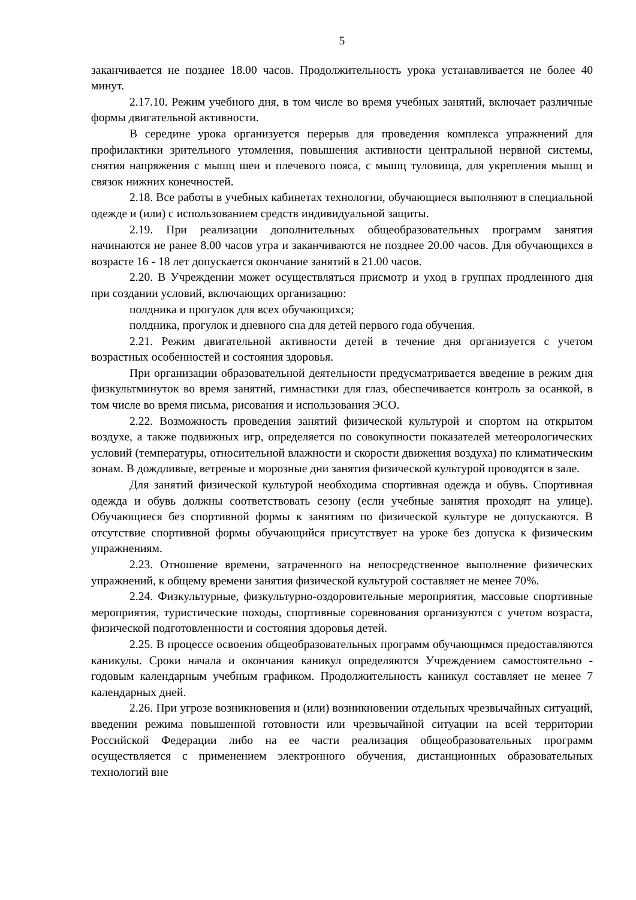5
заканчивается не позднее 18.00 часов. Продолжительность урока устанавливается не более 40 минут.
2.17.10. Режим учебного дня, в том числе во время учебных занятий, включает различные формы двигательной активности.
В середине урока организуется перерыв для проведения комплекса упражнений для профилактики зрительного утомления, повышения активности центральной нервной системы, снятия напряжения с мышц шеи и плечевого пояса, с мышц туловища, для укрепления мышц и связок нижних конечностей.
2.18. Все работы в учебных кабинетах технологии, обучающиеся выполняют в специальной одежде и (или) с использованием средств индивидуальной защиты.
2.19. При реализации дополнительных общеобразовательных программ занятия начинаются не ранее 8.00 часов утра и заканчиваются не позднее 20.00 часов. Для обучающихся в возрасте 16 - 18 лет допускается окончание занятий в 21.00 часов.
2.20. В Учреждении может осуществляться присмотр и уход в группах продленного дня при создании условий, включающих организацию:
полдника и прогулок для всех обучающихся;
полдника, прогулок и дневного сна для детей первого года обучения.
2.21. Режим двигательной активности детей в течение дня организуется с учетом возрастных особенностей и состояния здоровья.
При организации образовательной деятельности предусматривается введение в режим дня физкультминуток во время занятий, гимнастики для глаз, обеспечивается контроль за осанкой, в том числе во время письма, рисования и использования ЭСО.
2.22. Возможность проведения занятий физической культурой и спортом на открытом воздухе, а также подвижных игр, определяется по совокупности показателей метеорологических условий (температуры, относительной влажности и скорости движения воздуха) по климатическим зонам. В дождливые, ветреные и морозные дни занятия физической культурой проводятся в зале.
Для занятий физической культурой необходима спортивная одежда и обувь. Спортивная одежда и обувь должны соответствовать сезону (если учебные занятия проходят на улице). Обучающиеся без спортивной формы к занятиям по физической культуре не допускаются. В отсутствие спортивной формы обучающийся присутствует на уроке без допуска к физическим упражнениям.
2.23. Отношение времени, затраченного на непосредственное выполнение физических упражнений, к общему времени занятия физической культурой составляет не менее 70%.
2.24. Физкультурные, физкультурно-оздоровительные мероприятия, массовые спортивные мероприятия, туристические походы, спортивные соревнования организуются с учетом возраста, физической подготовленности и состояния здоровья детей.
2.25. В процессе освоения общеобразовательных программ обучающимся предоставляются каникулы. Сроки начала и окончания каникул определяются Учреждением самостоятельно - годовым календарным учебным графиком. Продолжительность каникул составляет не менее 7 календарных дней.
2.26. При угрозе возникновения и (или) возникновении отдельных чрезвычайных ситуаций, введении режима повышенной готовности или чрезвычайной ситуации на всей территории Российской Федерации либо на ее части реализация общеобразовательных программ осуществляется с применением электронного обучения, дистанционных образовательных технологий вне